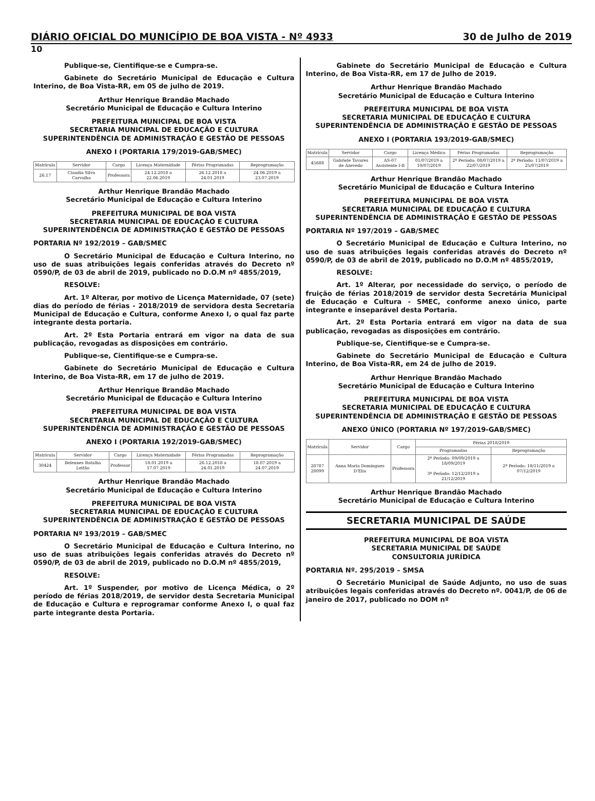DIÁRIO OFICIAL DO MUNICÍPIO DE BOA VISTA - Nº 4933 30 de Julho de 2019
10
Publique-se, Cientifique-se e Cumpra-se.
Gabinete do Secretário Municipal de Educação e Cultura Interino, de Boa Vista-RR, em 05 de julho de 2019.
Arthur Henrique Brandão Machado
Secretário Municipal de Educação e Cultura Interino
PREFEITURA MUNICIPAL DE BOA VISTA
SECRETARIA MUNICIPAL DE EDUCAÇÃO E CULTURA
SUPERINTENDÊNCIA DE ADMINISTRAÇÃO E GESTÃO DE PESSOAS
ANEXO I (PORTARIA 179/2019-GAB/SMEC)
| Matrícula | Servidor | Cargo | Licença Maternidade | Férias Programadas | Reprogramação |
| --- | --- | --- | --- | --- | --- |
| 26.17 | Claudia Silva Carvalho | Professora | 24.12.2018 a 22.06.2019 | 26.12.2018 a 24.01.2019 | 24.06.2019 a 23.07.2019 |
Arthur Henrique Brandão Machado
Secretário Municipal de Educação e Cultura Interino
PREFEITURA MUNICIPAL DE BOA VISTA
SECRETARIA MUNICIPAL DE EDUCAÇÃO E CULTURA
SUPERINTENDÊNCIA DE ADMINISTRAÇÃO E GESTÃO DE PESSOAS
PORTARIA Nº 192/2019 – GAB/SMEC
O Secretário Municipal de Educação e Cultura Interino, no uso de suas atribuições legais conferidas através do Decreto nº 0590/P, de 03 de abril de 2019, publicado no D.O.M nº 4855/2019,
RESOLVE:
Art. 1º Alterar, por motivo de Licença Maternidade, 07 (sete) dias do período de férias - 2018/2019 de servidora desta Secretaria Municipal de Educação e Cultura, conforme Anexo I, o qual faz parte integrante desta portaria.
Art. 2º Esta Portaria entrará em vigor na data de sua publicação, revogadas as disposições em contrário.
Publique-se, Cientifique-se e Cumpra-se.
Gabinete do Secretário Municipal de Educação e Cultura Interino, de Boa Vista-RR, em 17 de julho de 2019.
Arthur Henrique Brandão Machado
Secretário Municipal de Educação e Cultura Interino
PREFEITURA MUNICIPAL DE BOA VISTA
SECRETARIA MUNICIPAL DE EDUCAÇÃO E CULTURA
SUPERINTENDÊNCIA DE ADMINISTRAÇÃO E GESTÃO DE PESSOAS
ANEXO I (PORTARIA 192/2019-GAB/SMEC)
| Matrícula | Servidor | Cargo | Licença Maternidade | Férias Programadas | Reprogramação |
| --- | --- | --- | --- | --- | --- |
| 30424 | Belennes Batalha Leitão | Professor | 18.01.2019 a 17.07.2019 | 26.12.2018 a 24.01.2019 | 18.07.2019 a 24.07.2019 |
Arthur Henrique Brandão Machado
Secretário Municipal de Educação e Cultura Interino
PREFEITURA MUNICIPAL DE BOA VISTA
SECRETARIA MUNICIPAL DE EDUCAÇÃO E CULTURA
SUPERINTENDÊNCIA DE ADMINISTRAÇÃO E GESTÃO DE PESSOAS
PORTARIA Nº 193/2019 – GAB/SMEC
O Secretário Municipal de Educação e Cultura Interino, no uso de suas atribuições legais conferidas através do Decreto nº 0590/P, de 03 de abril de 2019, publicado no D.O.M nº 4855/2019,
RESOLVE:
Art. 1º Suspender, por motivo de Licença Médica, o 2º período de férias 2018/2019, de servidor desta Secretaria Municipal de Educação e Cultura e reprogramar conforme Anexo I, o qual faz parte integrante desta Portaria.
Gabinete do Secretário Municipal de Educação e Cultura Interino, de Boa Vista-RR, em 17 de Julho de 2019.
Arthur Henrique Brandão Machado
Secretário Municipal de Educação e Cultura Interino
PREFEITURA MUNICIPAL DE BOA VISTA
SECRETARIA MUNICIPAL DE EDUCAÇÃO E CULTURA
SUPERINTENDÊNCIA DE ADMINISTRAÇÃO E GESTÃO DE PESSOAS
ANEXO I (PORTARIA 193/2019-GAB/SMEC)
| Matrícula | Servidor | Cargo | Licença Médica | Férias Programadas | Reprogramação |
| --- | --- | --- | --- | --- | --- |
| 45688 | Gabriele Tavares de Azevedo | AS-07 Assistente I-B | 01/07/2019 a 10/07/2019 | 2º Período: 08/07/2019 a 22/07/2019 | 2º Período: 11/07/2019 a 25/07/2019 |
Arthur Henrique Brandão Machado
Secretário Municipal de Educação e Cultura Interino
PREFEITURA MUNICIPAL DE BOA VISTA
SECRETARIA MUNICIPAL DE EDUCAÇÃO E CULTURA
SUPERINTENDÊNCIA DE ADMINISTRAÇÃO E GESTÃO DE PESSOAS
PORTARIA Nº 197/2019 – GAB/SMEC
O Secretário Municipal de Educação e Cultura Interino, no uso de suas atribuições legais conferidas através do Decreto nº 0590/P, de 03 de abril de 2019, publicado no D.O.M nº 4855/2019,
RESOLVE:
Art. 1º Alterar, por necessidade do serviço, o período de fruição de férias 2018/2019 de servidor desta Secretária Municipal de Educação e Cultura - SMEC, conforme anexo único, parte integrante e inseparável desta Portaria.
Art. 2º Esta Portaria entrará em vigor na data de sua publicação, revogadas as disposições em contrário.
Publique-se, Cientifique-se e Cumpra-se.
Gabinete do Secretário Municipal de Educação e Cultura Interino, de Boa Vista-RR, em 24 de julho de 2019.
Arthur Henrique Brandão Machado
Secretário Municipal de Educação e Cultura Interino
PREFEITURA MUNICIPAL DE BOA VISTA
SECRETARIA MUNICIPAL DE EDUCAÇÃO E CULTURA
SUPERINTENDÊNCIA DE ADMINISTRAÇÃO E GESTÃO DE PESSOAS
ANEXO ÚNICO (PORTARIA Nº 197/2019-GAB/SMEC)
| Matrícula | Servidor | Cargo | Férias 2018/2019 | |
| --- | --- | --- | --- | --- |
| | | | Programadas | Reprogramação |
| 28787 28099 | Anna Maria Domingues D'Elia | Professora | 2º Período: 09/09/2019 a 18/09/2019 3º Período: 12/12/2019 a 21/12/2019 | 2º Período: 18/11/2019 a 07/12/2019 |
Arthur Henrique Brandão Machado
Secretário Municipal de Educação e Cultura Interino
SECRETARIA MUNICIPAL DE SAÚDE
PREFEITURA MUNICIPAL DE BOA VISTA
SECRETARIA MUNICIPAL DE SAÚDE
CONSULTORIA JURÍDICA
PORTARIA Nº. 295/2019 – SMSA
O Secretário Municipal de Saúde Adjunto, no uso de suas atribuições legais conferidas através do Decreto nº. 0041/P, de 06 de janeiro de 2017, publicado no DOM nº